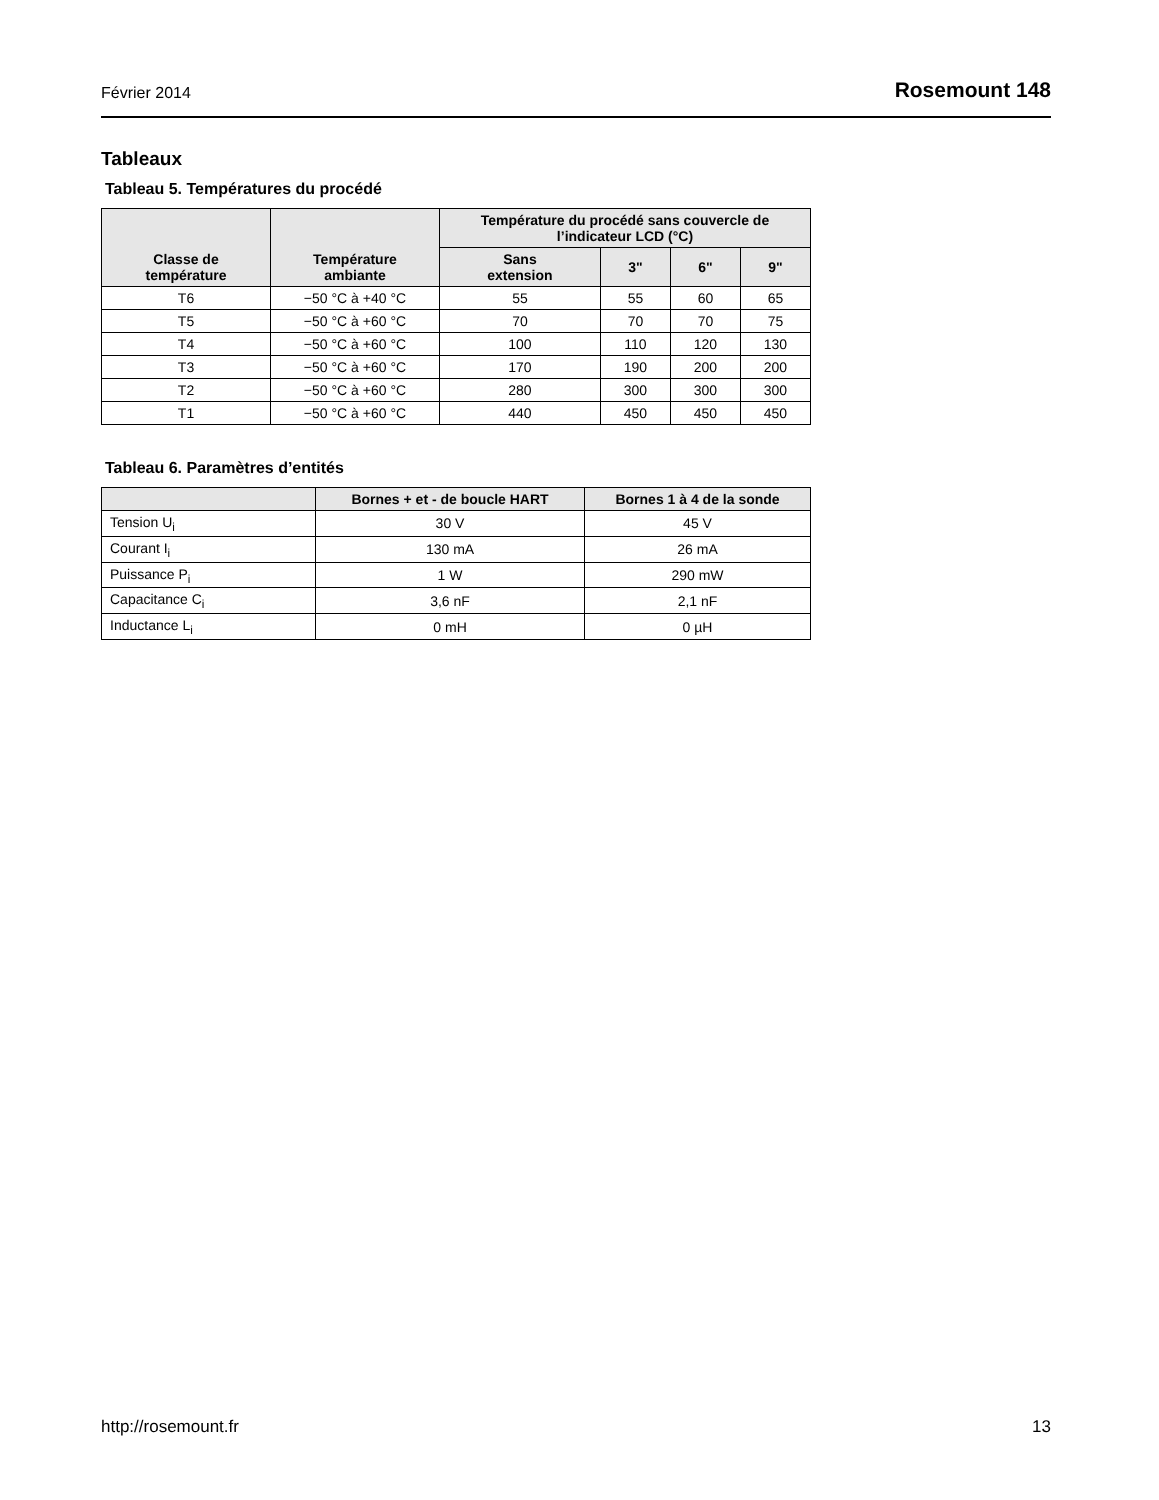Février 2014 Rosemount 148
Tableaux
Tableau 5. Températures du procédé
| Classe de température | Température ambiante | Température du procédé sans couvercle de l’indicateur LCD (°C) | | | |
| --- | --- | --- | --- | --- | --- |
| | | Sans extension | 3" | 6" | 9" |
| T6 | −50 °C à +40 °C | 55 | 55 | 60 | 65 |
| T5 | −50 °C à +60 °C | 70 | 70 | 70 | 75 |
| T4 | −50 °C à +60 °C | 100 | 110 | 120 | 130 |
| T3 | −50 °C à +60 °C | 170 | 190 | 200 | 200 |
| T2 | −50 °C à +60 °C | 280 | 300 | 300 | 300 |
| T1 | −50 °C à +60 °C | 440 | 450 | 450 | 450 |
Tableau 6. Paramètres d’entités
| | Bornes + et - de boucle HART | Bornes 1 à 4 de la sonde |
| --- | --- | --- |
| Tension U<sub>i</sub> | 30 V | 45 V |
| Courant I<sub>i</sub> | 130 mA | 26 mA |
| Puissance P<sub>i</sub> | 1 W | 290 mW |
| Capacitance C<sub>i</sub> | 3,6 nF | 2,1 nF |
| Inductance L<sub>i</sub> | 0 mH | 0 µH |
http://rosemount.fr 13